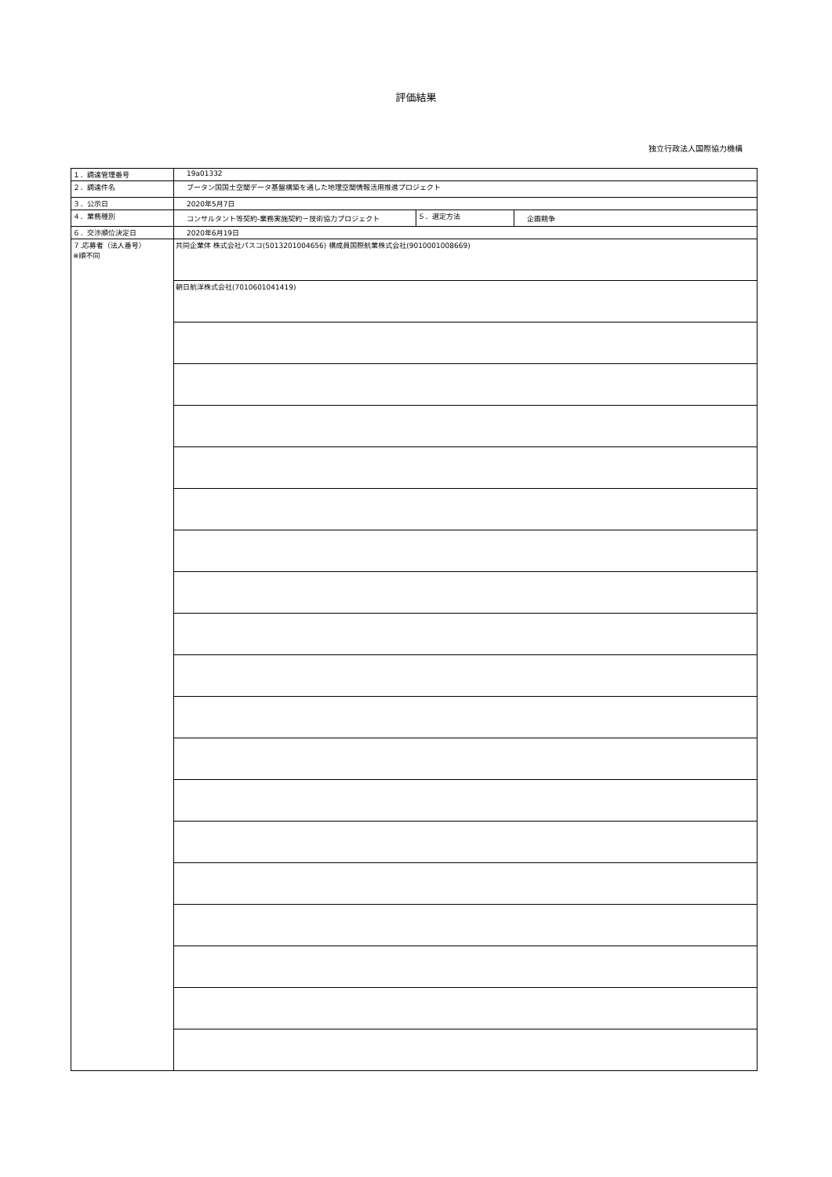評価結果
独立行政法人国際協力機構
| １．調達管理番号 | 19a01332 | | |
| ２．調達件名 | ブータン国国土空間データ基盤構築を通した地理空間情報活用推進プロジェクト | | |
| ３．公示日 | 2020年5月7日 | | |
| ４．業務種別 | コンサルタント等契約-業務実施契約－技術協力プロジェクト | ５．選定方法 | 企画競争 |
| ６．交渉順位決定日 | 2020年6月19日 | | |
| ７.応募者（法人番号） ※順不同 | 共同企業体 株式会社パスコ(5013201004656) 構成員国際航業株式会社(9010001008669) | | |
| | 朝日航洋株式会社(7010601041419) | | |